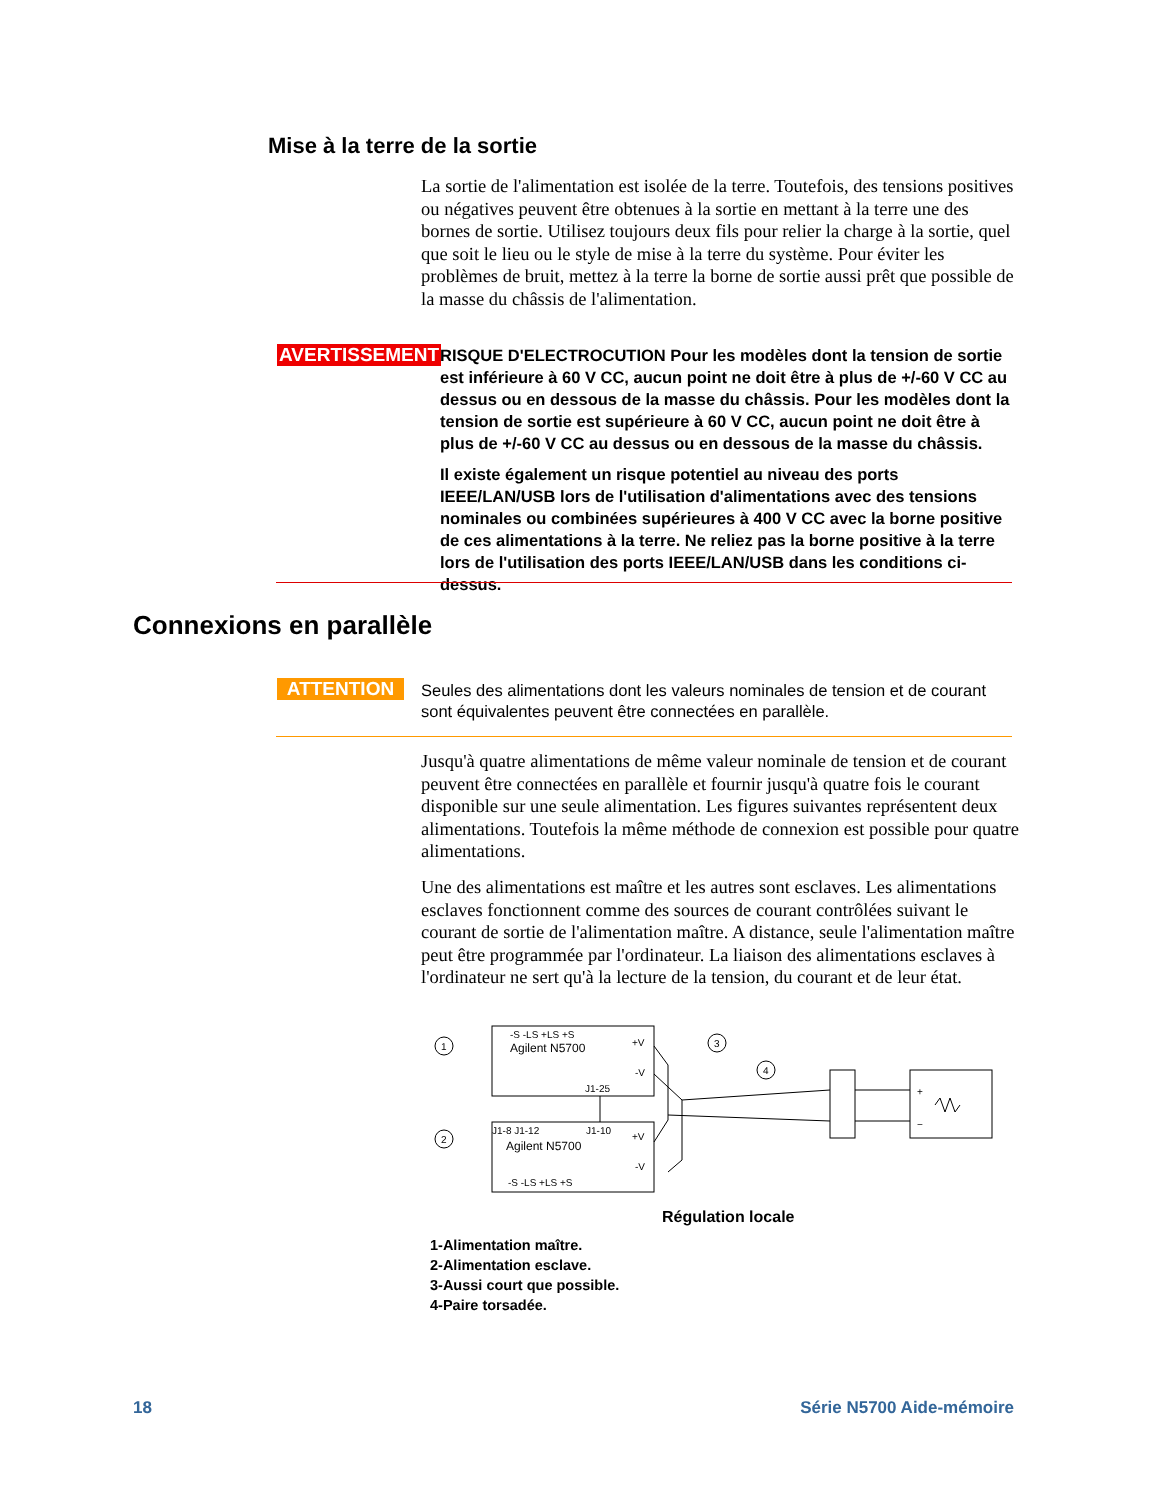Mise à la terre de la sortie
La sortie de l'alimentation est isolée de la terre. Toutefois, des tensions positives ou négatives peuvent être obtenues à la sortie en mettant à la terre une des bornes de sortie. Utilisez toujours deux fils pour relier la charge à la sortie, quel que soit le lieu ou le style de mise à la terre du système. Pour éviter les problèmes de bruit, mettez à la terre la borne de sortie aussi prêt que possible de la masse du châssis de l'alimentation.
AVERTISSEMENT
RISQUE D'ELECTROCUTION Pour les modèles dont la tension de sortie est inférieure à 60 V CC, aucun point ne doit être à plus de +/-60 V CC au dessus ou en dessous de la masse du châssis. Pour les modèles dont la tension de sortie est supérieure à 60 V CC, aucun point ne doit être à plus de +/-60 V CC au dessus ou en dessous de la masse du châssis.
Il existe également un risque potentiel au niveau des ports IEEE/LAN/USB lors de l'utilisation d'alimentations avec des tensions nominales ou combinées supérieures à 400 V CC avec la borne positive de ces alimentations à la terre. Ne reliez pas la borne positive à la terre lors de l'utilisation des ports IEEE/LAN/USB dans les conditions ci-dessus.
Connexions en parallèle
ATTENTION
Seules des alimentations dont les valeurs nominales de tension et de courant sont équivalentes peuvent être connectées en parallèle.
Jusqu'à quatre alimentations de même valeur nominale de tension et de courant peuvent être connectées en parallèle et fournir jusqu'à quatre fois le courant disponible sur une seule alimentation. Les figures suivantes représentent deux alimentations. Toutefois la même méthode de connexion est possible pour quatre alimentations.
Une des alimentations est maître et les autres sont esclaves. Les alimentations esclaves fonctionnent comme des sources de courant contrôlées suivant le courant de sortie de l'alimentation maître. A distance, seule l'alimentation maître peut être programmée par l'ordinateur. La liaison des alimentations esclaves à l'ordinateur ne sert qu'à la lecture de la tension, du courant et de leur état.
Agilent N5700
Agilent N5700
-S -LS +LS +S
+V
-V
J1-25
J1-8 J1-12
J1-10
+V
-V
-S -LS +LS +S
1
2
3
4
+
−
Régulation locale
1-Alimentation maître.
2-Alimentation esclave.
3-Aussi court que possible.
4-Paire torsadée.
18 Série N5700 Aide-mémoire